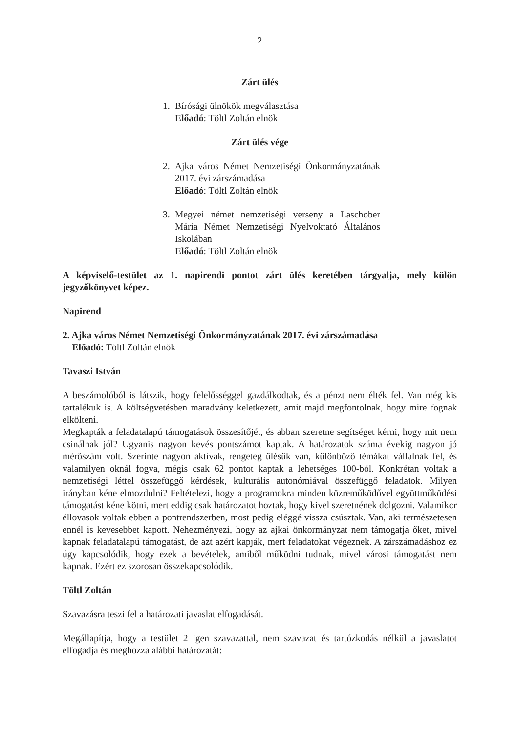2
Zárt ülés
1. Bírósági ülnökök megválasztása
Előadó: Töltl Zoltán elnök
Zárt ülés vége
2. Ajka város Német Nemzetiségi Önkormányzatának 2017. évi zárszámadása
Előadó: Töltl Zoltán elnök
3. Megyei német nemzetiségi verseny a Laschober Mária Német Nemzetiségi Nyelvoktató Általános Iskolában
Előadó: Töltl Zoltán elnök
A képviselő-testület az 1. napirendi pontot zárt ülés keretében tárgyalja, mely külön jegyzőkönyvet képez.
Napirend
2. Ajka város Német Nemzetiségi Önkormányzatának 2017. évi zárszámadása
Előadó: Töltl Zoltán elnök
Tavaszi István
A beszámolóból is látszik, hogy felelősséggel gazdálkodtak, és a pénzt nem élték fel. Van még kis tartalékuk is. A költségvetésben maradvány keletkezett, amit majd megfontolnak, hogy mire fognak elkölteni.
Megkapták a feladatalapú támogatások összesítőjét, és abban szeretne segítséget kérni, hogy mit nem csinálnak jól? Ugyanis nagyon kevés pontszámot kaptak. A határozatok száma évekig nagyon jó mérőszám volt. Szerinte nagyon aktívak, rengeteg ülésük van, különböző témákat vállalnak fel, és valamilyen oknál fogva, mégis csak 62 pontot kaptak a lehetséges 100-ból. Konkrétan voltak a nemzetiségi léttel összefüggő kérdések, kulturális autonómiával összefüggő feladatok. Milyen irányban kéne elmozdulni? Feltételezi, hogy a programokra minden közreműködővel együttműködési támogatást kéne kötni, mert eddig csak határozatot hoztak, hogy kivel szeretnének dolgozni. Valamikor éllovasok voltak ebben a pontrendszerben, most pedig eléggé vissza csúsztak. Van, aki természetesen ennél is kevesebbet kapott. Nehezményezi, hogy az ajkai önkormányzat nem támogatja őket, mivel kapnak feladatalapú támogatást, de azt azért kapják, mert feladatokat végeznek. A zárszámadáshoz ez úgy kapcsolódik, hogy ezek a bevételek, amiből működni tudnak, mivel városi támogatást nem kapnak. Ezért ez szorosan összekapcsolódik.
Töltl Zoltán
Szavazásra teszi fel a határozati javaslat elfogadását.
Megállapítja, hogy a testület 2 igen szavazattal, nem szavazat és tartózkodás nélkül a javaslatot elfogadja és meghozza alábbi határozatát: